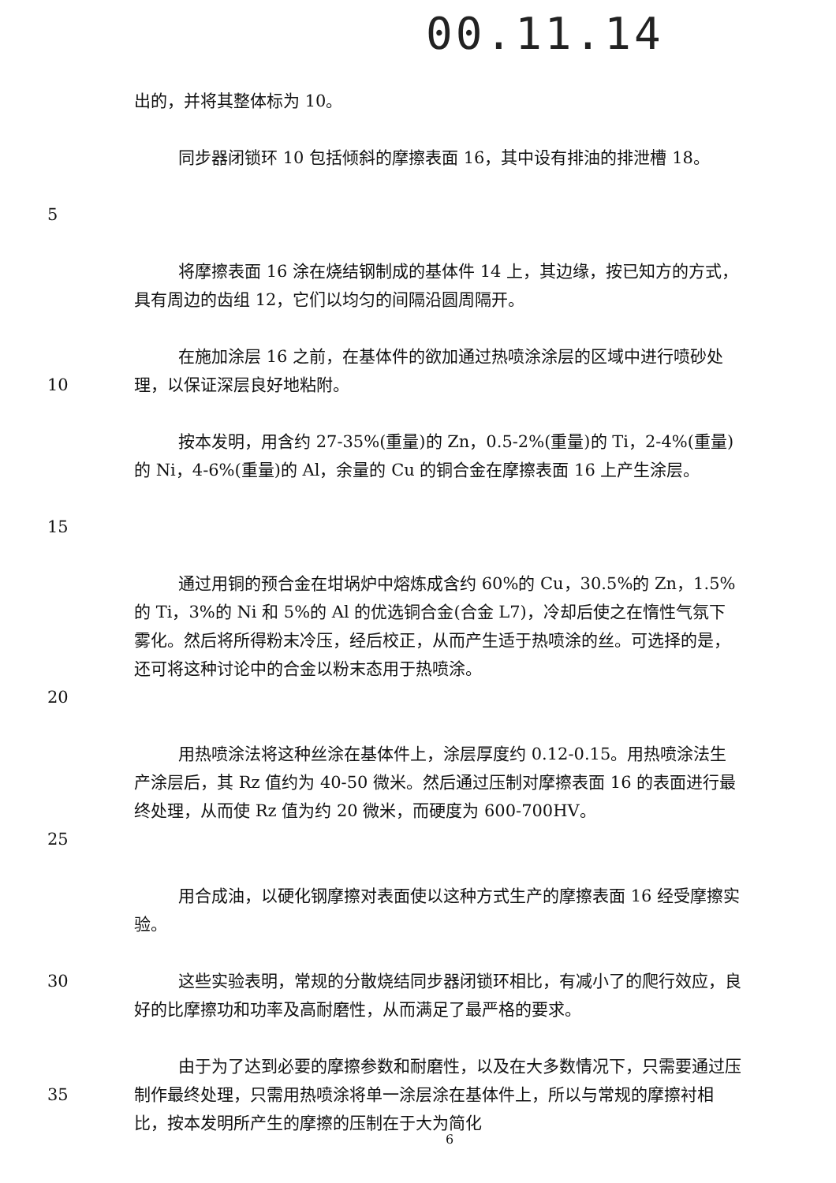00.11.14
出的，并将其整体标为 10。
5 同步器闭锁环 10 包括倾斜的摩擦表面 16，其中设有排油的排泄槽 18。
将摩擦表面 16 涂在烧结钢制成的基体件 14 上，其边缘，按已知方的方式，具有周边的齿组 12，它们以均匀的间隔沿圆周隔开。
10 在施加涂层 16 之前，在基体件的欲加通过热喷涂涂层的区域中进行喷砂处理，以保证深层良好地粘附。
15 按本发明，用含约 27-35%(重量)的 Zn，0.5-2%(重量)的 Ti，2-4%(重量)的 Ni，4-6%(重量)的 Al，余量的 Cu 的铜合金在摩擦表面 16 上产生涂层。
20 通过用铜的预合金在坩埚炉中熔炼成含约 60%的 Cu，30.5%的 Zn，1.5%的 Ti，3%的 Ni 和 5%的 Al 的优选铜合金(合金 L7)，冷却后使之在惰性气氛下雾化。然后将所得粉末冷压，经后校正，从而产生适于热喷涂的丝。可选择的是，还可将这种讨论中的合金以粉末态用于热喷涂。
25 用热喷涂法将这种丝涂在基体件上，涂层厚度约 0.12-0.15。用热喷涂法生产涂层后，其 Rz 值约为 40-50 微米。然后通过压制对摩擦表面 16 的表面进行最终处理，从而使 Rz 值为约 20 微米，而硬度为 600-700HV。
用合成油，以硬化钢摩擦对表面使以这种方式生产的摩擦表面 16 经受摩擦实验。
30 这些实验表明，常规的分散烧结同步器闭锁环相比，有减小了的爬行效应，良好的比摩擦功和功率及高耐磨性，从而满足了最严格的要求。
35 由于为了达到必要的摩擦参数和耐磨性，以及在大多数情况下，只需要通过压制作最终处理，只需用热喷涂将单一涂层涂在基体件上，所以与常规的摩擦衬相比，按本发明所产生的摩擦的压制在于大为简化
6